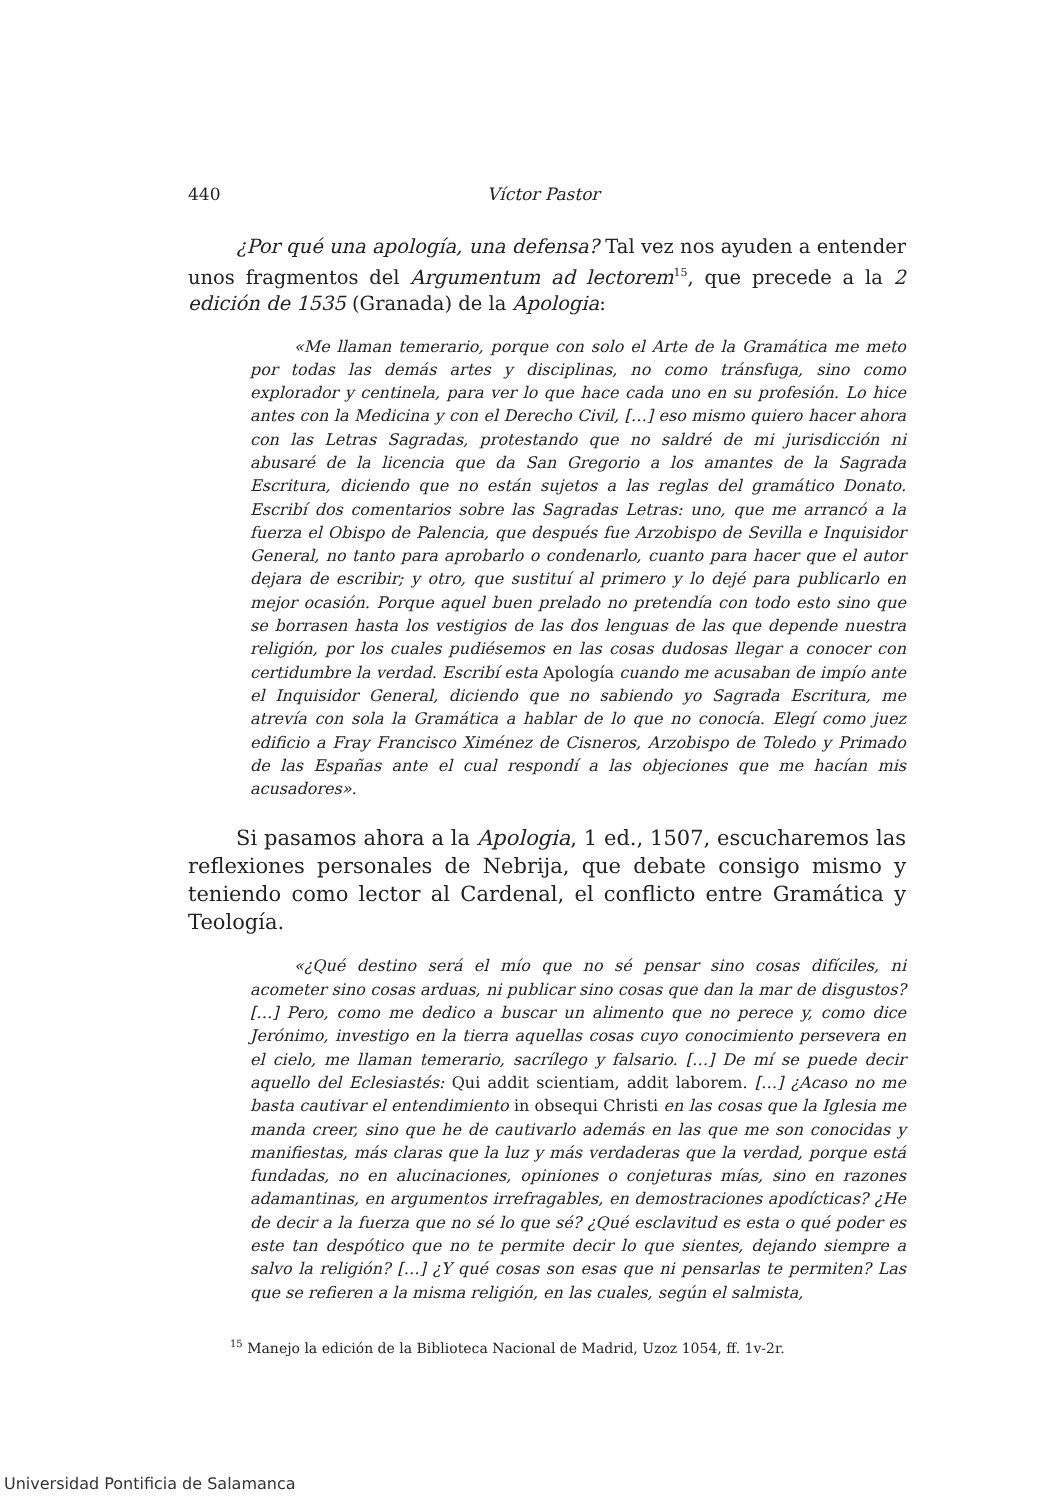440 Víctor Pastor
¿Por qué una apología, una defensa? Tal vez nos ayuden a entender unos fragmentos del Argumentum ad lectorem<sup>15</sup>, que precede a la 2 edición de 1535 (Granada) de la Apologia:
«Me llaman temerario, porque con solo el Arte de la Gramática me meto por todas las demás artes y disciplinas, no como tránsfuga, sino como explorador y centinela, para ver lo que hace cada uno en su profesión. Lo hice antes con la Medicina y con el Derecho Civil, […] eso mismo quiero hacer ahora con las Letras Sagradas, protestando que no saldré de mi jurisdicción ni abusaré de la licencia que da San Gregorio a los amantes de la Sagrada Escritura, diciendo que no están sujetos a las reglas del gramático Donato. Escribí dos comentarios sobre las Sagradas Letras: uno, que me arrancó a la fuerza el Obispo de Palencia, que después fue Arzobispo de Sevilla e Inquisidor General, no tanto para aprobarlo o condenarlo, cuanto para hacer que el autor dejara de escribir; y otro, que sustituí al primero y lo dejé para publicarlo en mejor ocasión. Porque aquel buen prelado no pretendía con todo esto sino que se borrasen hasta los vestigios de las dos lenguas de las que depende nuestra religión, por los cuales pudiésemos en las cosas dudosas llegar a conocer con certidumbre la verdad. Escribí esta Apología cuando me acusaban de impío ante el Inquisidor General, diciendo que no sabiendo yo Sagrada Escritura, me atrevía con sola la Gramática a hablar de lo que no conocía. Elegí como juez edificio a Fray Francisco Ximénez de Cisneros, Arzobispo de Toledo y Primado de las Españas ante el cual respondí a las objeciones que me hacían mis acusadores».
Si pasamos ahora a la Apologia, 1 ed., 1507, escucharemos las reflexiones personales de Nebrija, que debate consigo mismo y teniendo como lector al Cardenal, el conflicto entre Gramática y Teología.
«¿Qué destino será el mío que no sé pensar sino cosas difíciles, ni acometer sino cosas arduas, ni publicar sino cosas que dan la mar de disgustos? […] Pero, como me dedico a buscar un alimento que no perece y, como dice Jerónimo, investigo en la tierra aquellas cosas cuyo conocimiento persevera en el cielo, me llaman temerario, sacrílego y falsario. […] De mí se puede decir aquello del Eclesiastés: Qui addit scientiam, addit laborem. […] ¿Acaso no me basta cautivar el entendimiento in obsequi Christi en las cosas que la Iglesia me manda creer, sino que he de cautivarlo además en las que me son conocidas y manifiestas, más claras que la luz y más verdaderas que la verdad, porque está fundadas, no en alucinaciones, opiniones o conjeturas mías, sino en razones adamantinas, en argumentos irrefragables, en demostraciones apodícticas? ¿He de decir a la fuerza que no sé lo que sé? ¿Qué esclavitud es esta o qué poder es este tan despótico que no te permite decir lo que sientes, dejando siempre a salvo la religión? […] ¿Y qué cosas son esas que ni pensarlas te permiten? Las que se refieren a la misma religión, en las cuales, según el salmista,
<sup>15</sup> Manejo la edición de la Biblioteca Nacional de Madrid, Uzoz 1054, ff. 1v-2r.
Universidad Pontificia de Salamanca